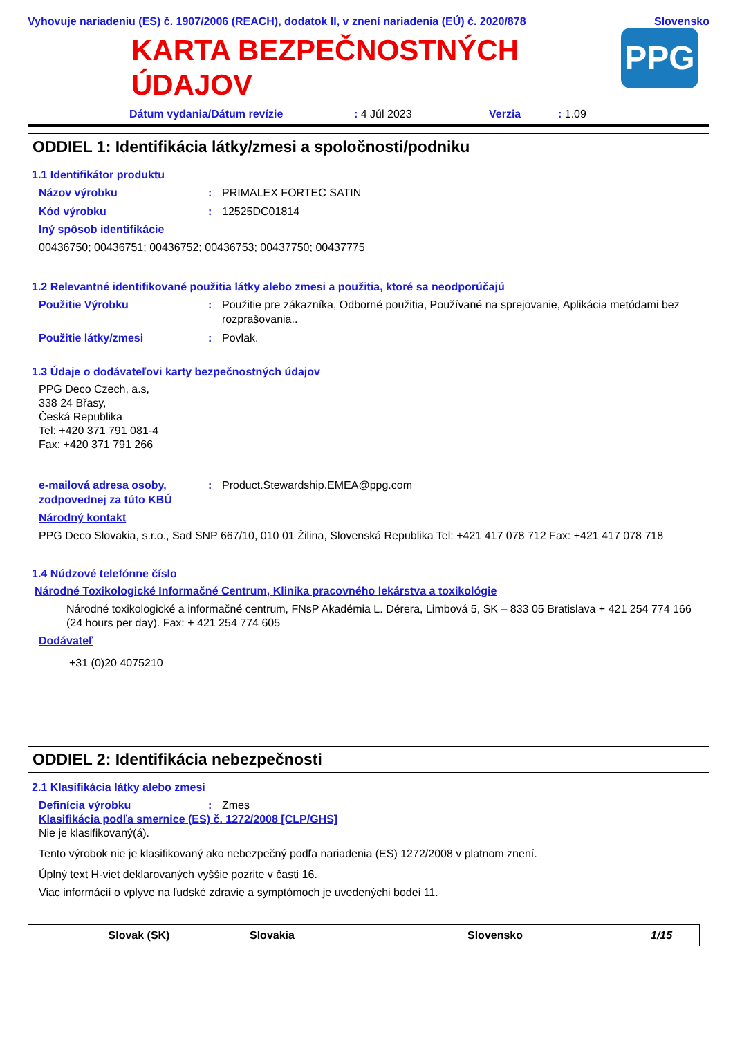Vyhovuje nariadeniu (ES) č. 1907/2006 (REACH), dodatok II, v znení nariadenia (EÚ) č. 2020/878 Slovensko
KARTA BEZPEČNOSTNÝCH
ÚDAJOV
PPG
Dátum vydania/Dátum revízie: 4 Júl 2023 Verzia: 1.09
ODDIEL 1: Identifikácia látky/zmesi a spoločnosti/podniku
1.1 Identifikátor produktu
Názov výrobku: PRIMALEX FORTEC SATIN
Kód výrobku: 12525DC01814
Iný spôsob identifikácie
00436750; 00436751; 00436752; 00436753; 00437750; 00437775
1.2 Relevantné identifikované použitia látky alebo zmesi a použitia, ktoré sa neodporúčajú
Použitie Výrobku: Použitie pre zákazníka, Odborné použitia, Používané na sprejovanie, Aplikácia metódami bez rozprašovania..
Použitie látky/zmesi: Povlak.
1.3 Údaje o dodávateľovi karty bezpečnostných údajov
PPG Deco Czech, a.s,
338 24 Břasy,
Česká Republika
Tel: +420 371 791 081-4
Fax: +420 371 791 266
e-mailová adresa osoby, zodpovednej za túto KBÚ: Product.Stewardship.EMEA@ppg.com
Národný kontakt
PPG Deco Slovakia, s.r.o., Sad SNP 667/10, 010 01 Žilina, Slovenská Republika Tel: +421 417 078 712 Fax: +421 417 078 718
1.4 Núdzové telefónne číslo
Národné Toxikologické Informačné Centrum, Klinika pracovného lekárstva a toxikológie
Národné toxikologické a informačné centrum, FNsP Akadémia L. Dérera, Limbová 5, SK – 833 05 Bratislava + 421 254 774 166 (24 hours per day). Fax: + 421 254 774 605
Dodávateľ
+31 (0)20 4075210
ODDIEL 2: Identifikácia nebezpečnosti
2.1 Klasifikácia látky alebo zmesi
Definícia výrobku: Zmes
Klasifikácia podľa smernice (ES) č. 1272/2008 [CLP/GHS]
Nie je klasifikovaný(á).
Tento výrobok nie je klasifikovaný ako nebezpečný podľa nariadenia (ES) 1272/2008 v platnom znení.
Úplný text H-viet deklarovaných vyššie pozrite v časti 16.
Viac informácií o vplyve na ľudské zdravie a symptómoch je uvedenýchi bodei 11.
Slovak (SK) Slovakia Slovensko 1/15